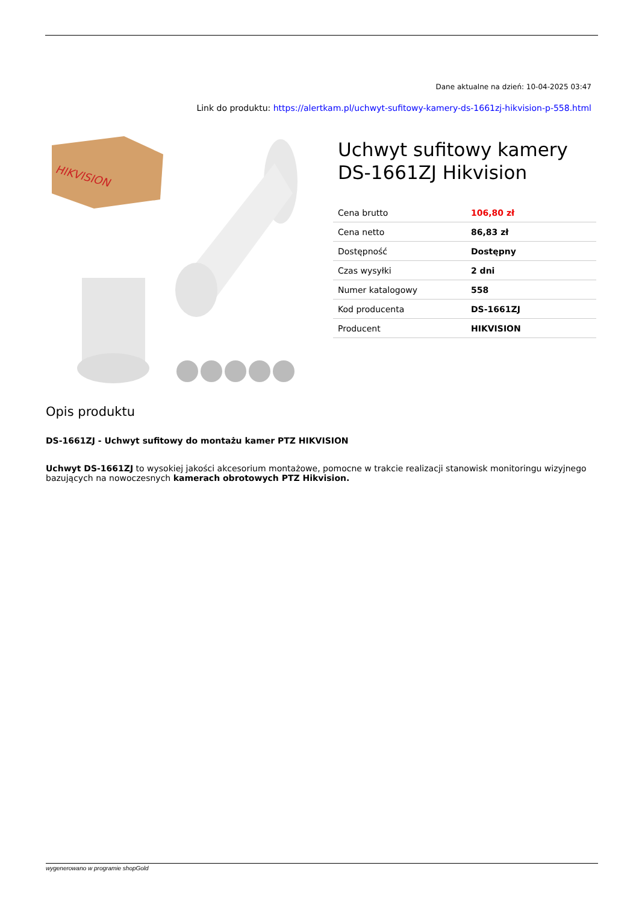Dane aktualne na dzień: 10-04-2025 03:47
Link do produktu: https://alertkam.pl/uchwyt-sufitowy-kamery-ds-1661zj-hikvision-p-558.html
HIKVISION
Uchwyt sufitowy kamery DS-1661ZJ Hikvision
| Cena brutto | 106,80 zł |
| Cena netto | 86,83 zł |
| Dostępność | Dostępny |
| Czas wysyłki | 2 dni |
| Numer katalogowy | 558 |
| Kod producenta | DS-1661ZJ |
| Producent | HIKVISION |
Opis produktu
DS-1661ZJ - Uchwyt sufitowy do montażu kamer PTZ HIKVISION
Uchwyt DS-1661ZJ to wysokiej jakości akcesorium montażowe, pomocne w trakcie realizacji stanowisk monitoringu wizyjnego bazujących na nowoczesnych kamerach obrotowych PTZ Hikvision.
wygenerowano w programie shopGold